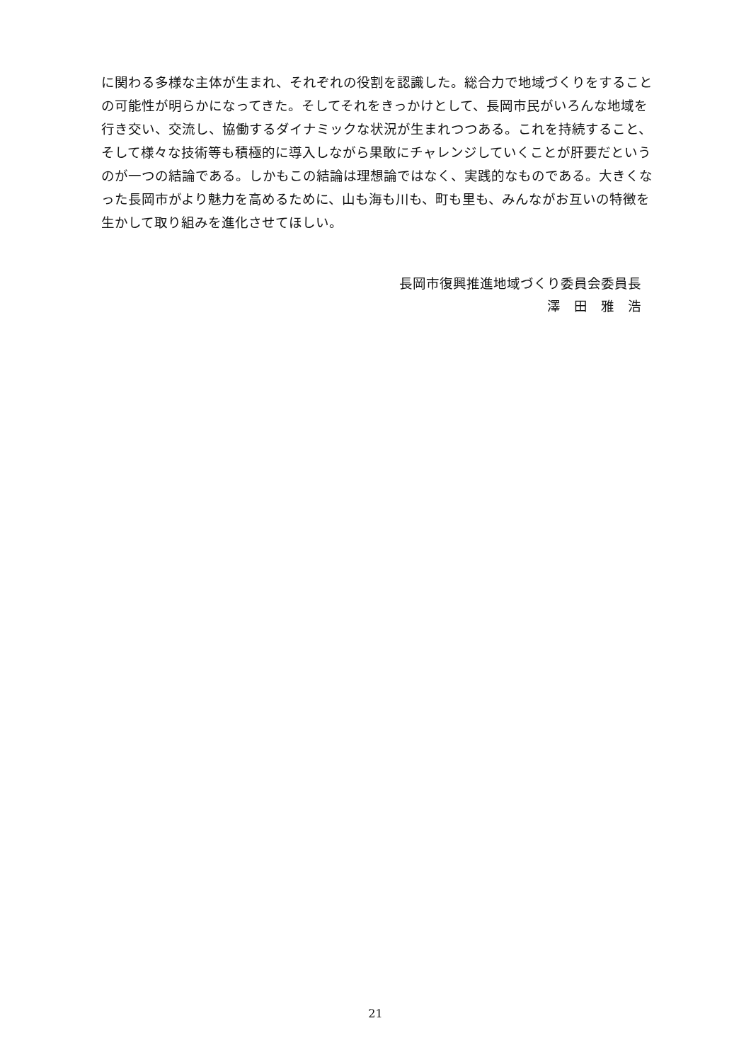に関わる多様な主体が生まれ、それぞれの役割を認識した。総合力で地域づくりをすることの可能性が明らかになってきた。そしてそれをきっかけとして、長岡市民がいろんな地域を行き交い、交流し、協働するダイナミックな状況が生まれつつある。これを持続すること、そして様々な技術等も積極的に導入しながら果敢にチャレンジしていくことが肝要だというのが一つの結論である。しかもこの結論は理想論ではなく、実践的なものである。大きくなった長岡市がより魅力を高めるために、山も海も川も、町も里も、みんながお互いの特徴を生かして取り組みを進化させてほしい。
長岡市復興推進地域づくり委員会委員長
澤　田　雅　浩
21